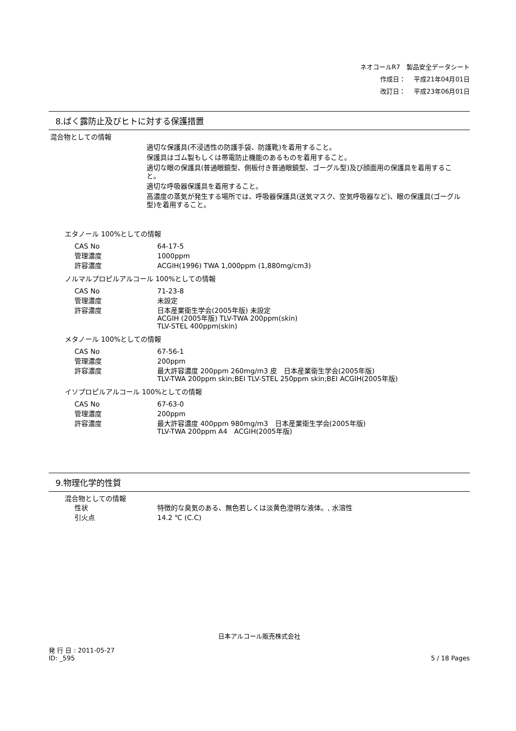ネオコールR7　製品安全データシート
作成日：　 平成21年04月01日
改訂日：　 平成23年06月01日
8.ばく露防止及びヒトに対する保護措置
混合物としての情報
適切な保護具(不浸透性の防護手袋、防護靴)を着用すること。
保護具はゴム製もしくは帯電防止機能のあるものを着用すること。
適切な眼の保護具(普通眼鏡型、側板付き普通眼鏡型、ゴーグル型)及び顔面用の保護具を着用すること。
適切な呼吸器保護具を着用すること。
高濃度の蒸気が発生する場所では、呼吸器保護具(送気マスク、空気呼吸器など)、眼の保護具(ゴーグル型)を着用すること。
エタノール 100%としての情報
| CAS No | 64-17-5 |
| 管理濃度 | 1000ppm |
| 許容濃度 | ACGIH(1996) TWA 1,000ppm (1,880mg/cm3) |
ノルマルプロピルアルコール 100%としての情報
| CAS No | 71-23-8 |
| 管理濃度 | 未設定 |
| 許容濃度 | 日本産業衛生学会(2005年版) 未設定 ACGIH (2005年版) TLV-TWA 200ppm(skin) TLV-STEL 400ppm(skin) |
メタノール 100%としての情報
| CAS No | 67-56-1 |
| 管理濃度 | 200ppm |
| 許容濃度 | 最大許容濃度 200ppm 260mg/m3 皮 日本産業衛生学会(2005年版) TLV-TWA 200ppm skin;BEI TLV-STEL 250ppm skin;BEI ACGIH(2005年版) |
イソプロピルアルコール 100%としての情報
| CAS No | 67-63-0 |
| 管理濃度 | 200ppm |
| 許容濃度 | 最大許容濃度 400ppm 980mg/m3 日本産業衛生学会(2005年版) TLV-TWA 200ppm A4 ACGIH(2005年版) |
9.物理化学的性質
混合物としての情報
| 性状 | 特徴的な臭気のある、無色若しくは淡黄色澄明な液体。, 水溶性 |
| 引火点 | 14.2 ℃ (C.C) |
日本アルコール販売株式会社
発 行 日 : 2011-05-27
ID: _595
5 / 18 Pages